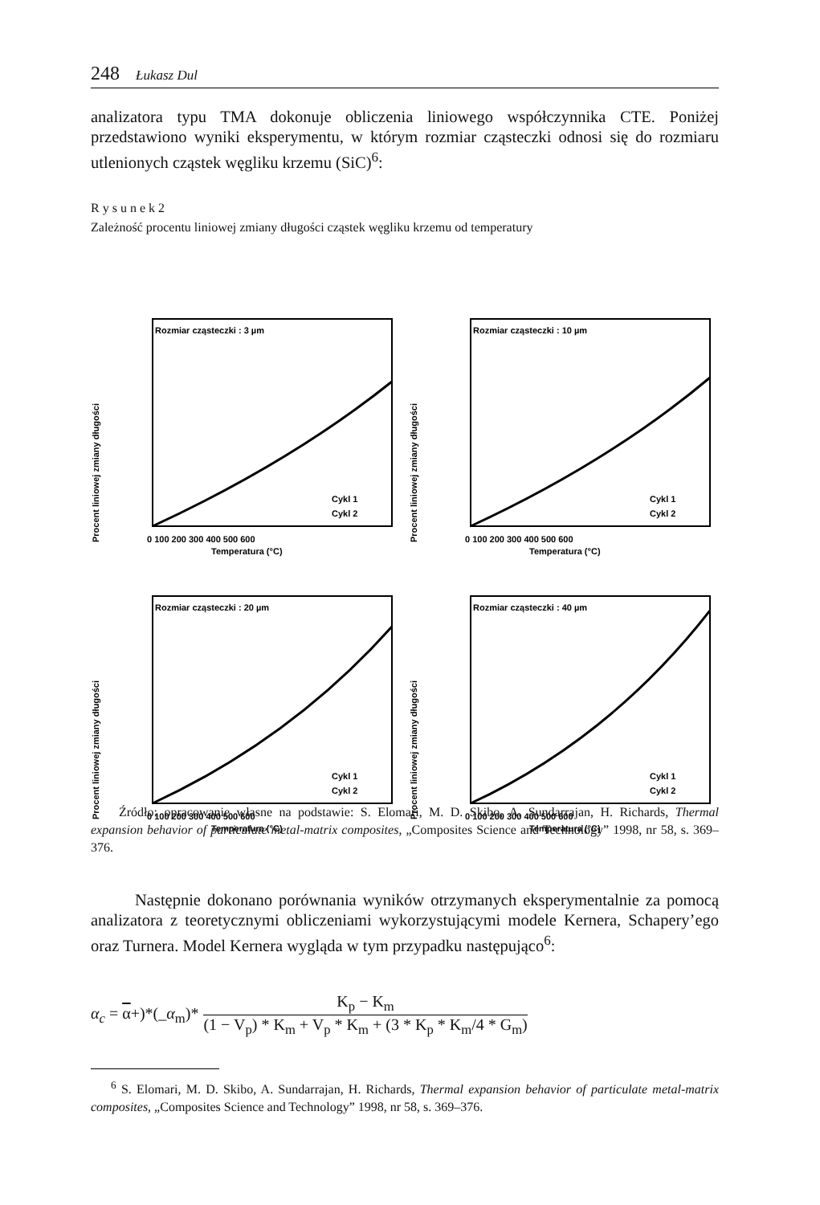248 Łukasz Dul
analizatora typu TMA dokonuje obliczenia liniowego współczynnika CTE. Poniżej przedstawiono wyniki eksperymentu, w którym rozmiar cząsteczki odnosi się do rozmiaru utlenionych cząstek węgliku krzemu (SiC)<sup>6</sup>:
R y s u n e k 2
Zależność procentu liniowej zmiany długości cząstek węgliku krzemu od temperatury
Procent liniowej zmiany długości
Rozmiar cząsteczki : 3 µm
0 100 200 300 400 500 600
Temperatura (°C)
Cykl 1
Cykl 2
Procent liniowej zmiany długości
Rozmiar cząsteczki : 10 µm
0 100 200 300 400 500 600
Temperatura (°C)
Cykl 1
Cykl 2
Procent liniowej zmiany długości
Rozmiar cząsteczki : 20 µm
0 100 200 300 400 500 600
Temperatura (°C)
Cykl 1
Cykl 2
Procent liniowej zmiany długości
Rozmiar cząsteczki : 40 µm
0 100 200 300 400 500 600
Temperatura (°C)
Cykl 1
Cykl 2
Źródło: opracowanie własne na podstawie: S. Elomari, M. D. Skibo, A. Sundarrajan, H. Richards, Thermal expansion behavior of particulate metal-matrix composites, „Composites Science and Technology” 1998, nr 58, s. 369–376.
Następnie dokonano porównania wyników otrzymanych eksperymentalnie za pomocą analizatora z teoretycznymi obliczeniami wykorzystującymi modele Kernera, Schapery’ego oraz Turnera. Model Kernera wygląda w tym przypadku następująco<sup>6</sup>:
α<sub>c</sub> = α+)*(_α<sub>m</sub>)* K<sub>p</sub> − K<sub>m</sub> (1 − V<sub>p</sub>) * K<sub>m</sub> + V<sub>p</sub> * K<sub>m</sub> + (3 * K<sub>p</sub> * K<sub>m</sub>/4 * G<sub>m</sub>)
<sup>6</sup> S. Elomari, M. D. Skibo, A. Sundarrajan, H. Richards, Thermal expansion behavior of particulate metal-matrix composites, „Composites Science and Technology” 1998, nr 58, s. 369–376.